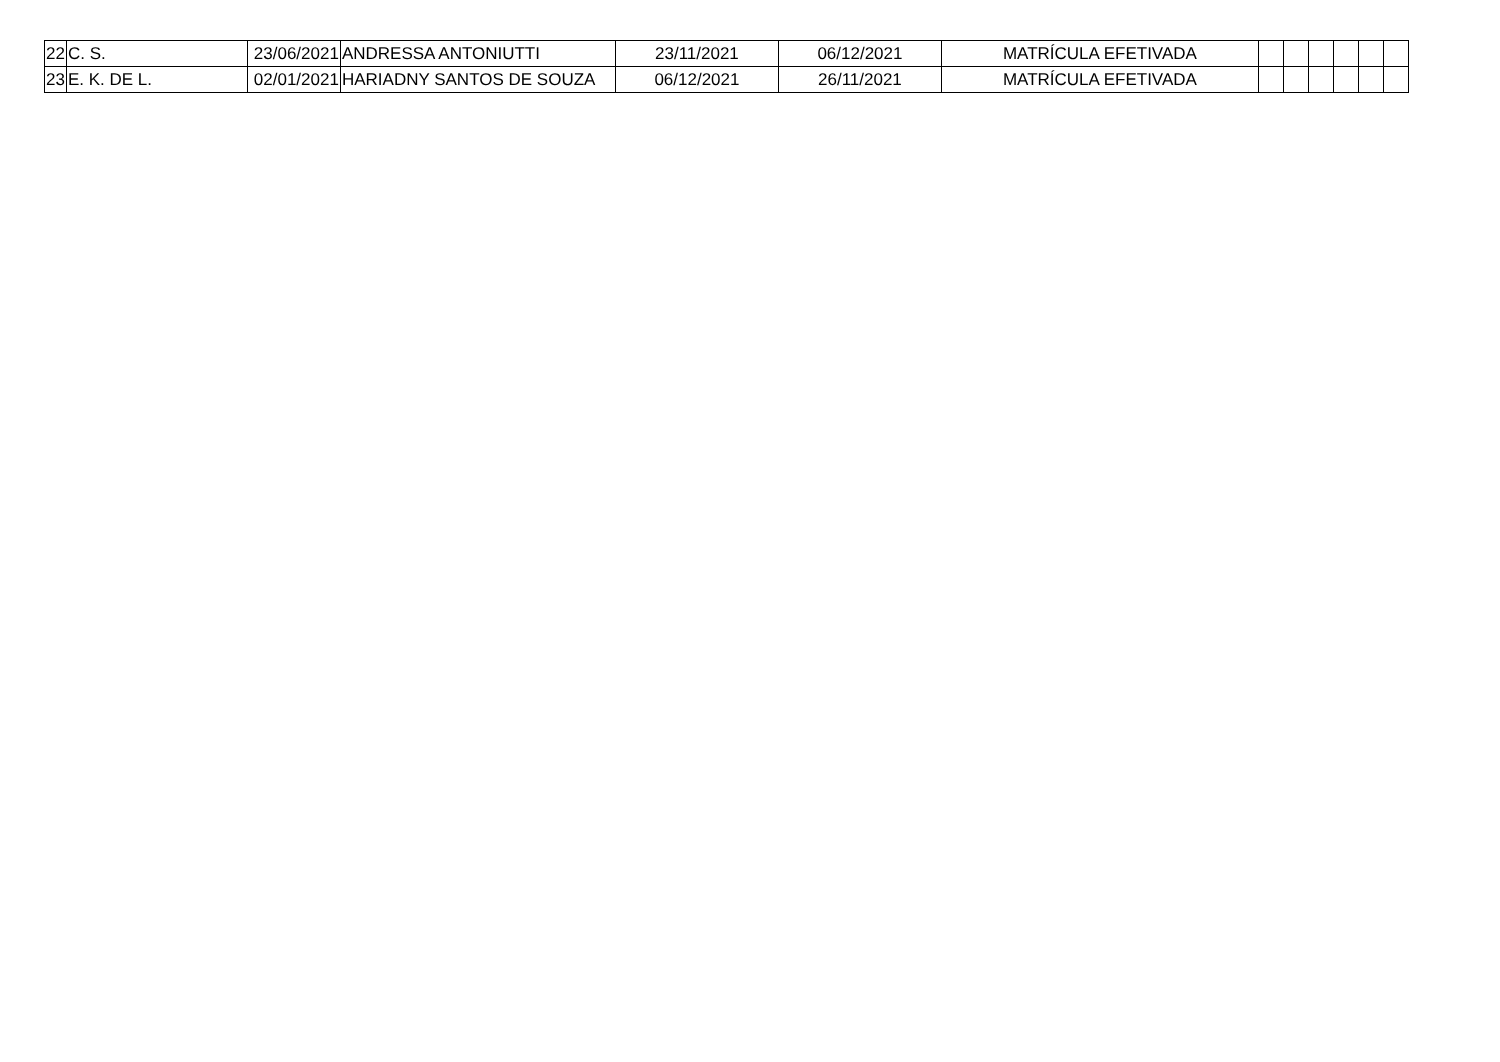| 22 | C. S. | 23/06/2021 | ANDRESSA ANTONIUTTI | 23/11/2021 | 06/12/2021 | MATRÍCULA EFETIVADA | | | | | | |
| 23 | E. K. DE L. | 02/01/2021 | HARIADNY SANTOS DE SOUZA | 06/12/2021 | 26/11/2021 | MATRÍCULA EFETIVADA | | | | | | |